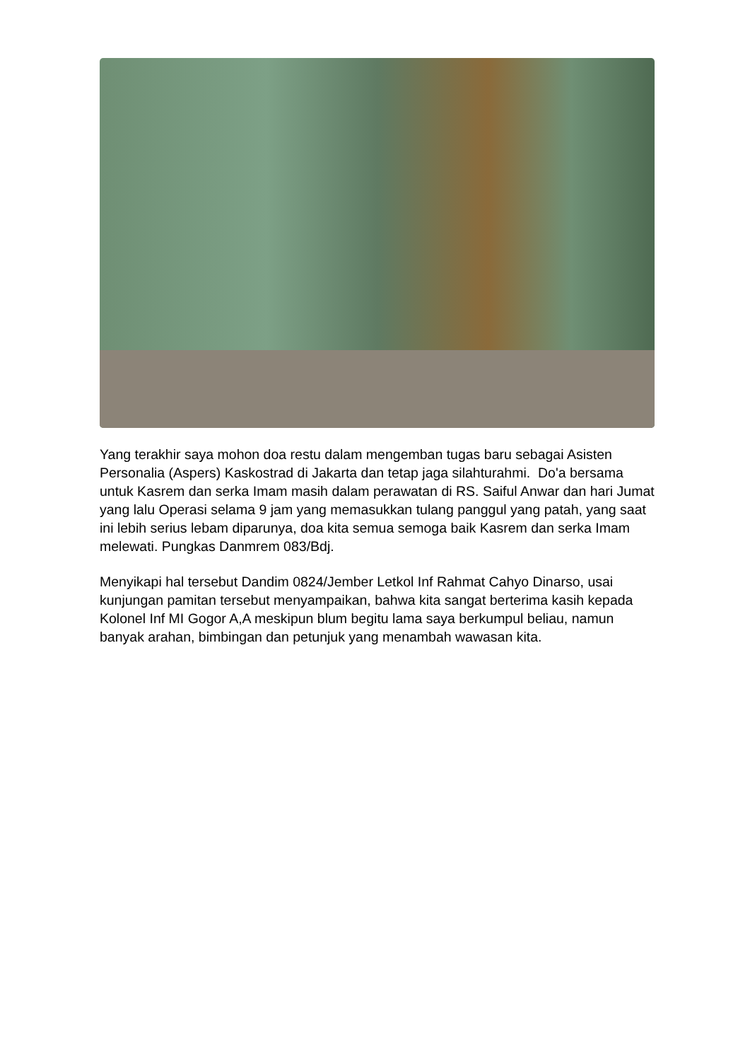Yang terakhir saya mohon doa restu dalam mengemban tugas baru sebagai Asisten Personalia (Aspers) Kaskostrad di Jakarta dan tetap jaga silahturahmi. Do'a bersama untuk Kasrem dan serka Imam masih dalam perawatan di RS. Saiful Anwar dan hari Jumat yang lalu Operasi selama 9 jam yang memasukkan tulang panggul yang patah, yang saat ini lebih serius lebam diparunya, doa kita semua semoga baik Kasrem dan serka Imam melewati. Pungkas Danmrem 083/Bdj.
Menyikapi hal tersebut Dandim 0824/Jember Letkol Inf Rahmat Cahyo Dinarso, usai kunjungan pamitan tersebut menyampaikan, bahwa kita sangat berterima kasih kepada Kolonel Inf MI Gogor A,A meskipun blum begitu lama saya berkumpul beliau, namun banyak arahan, bimbingan dan petunjuk yang menambah wawasan kita.